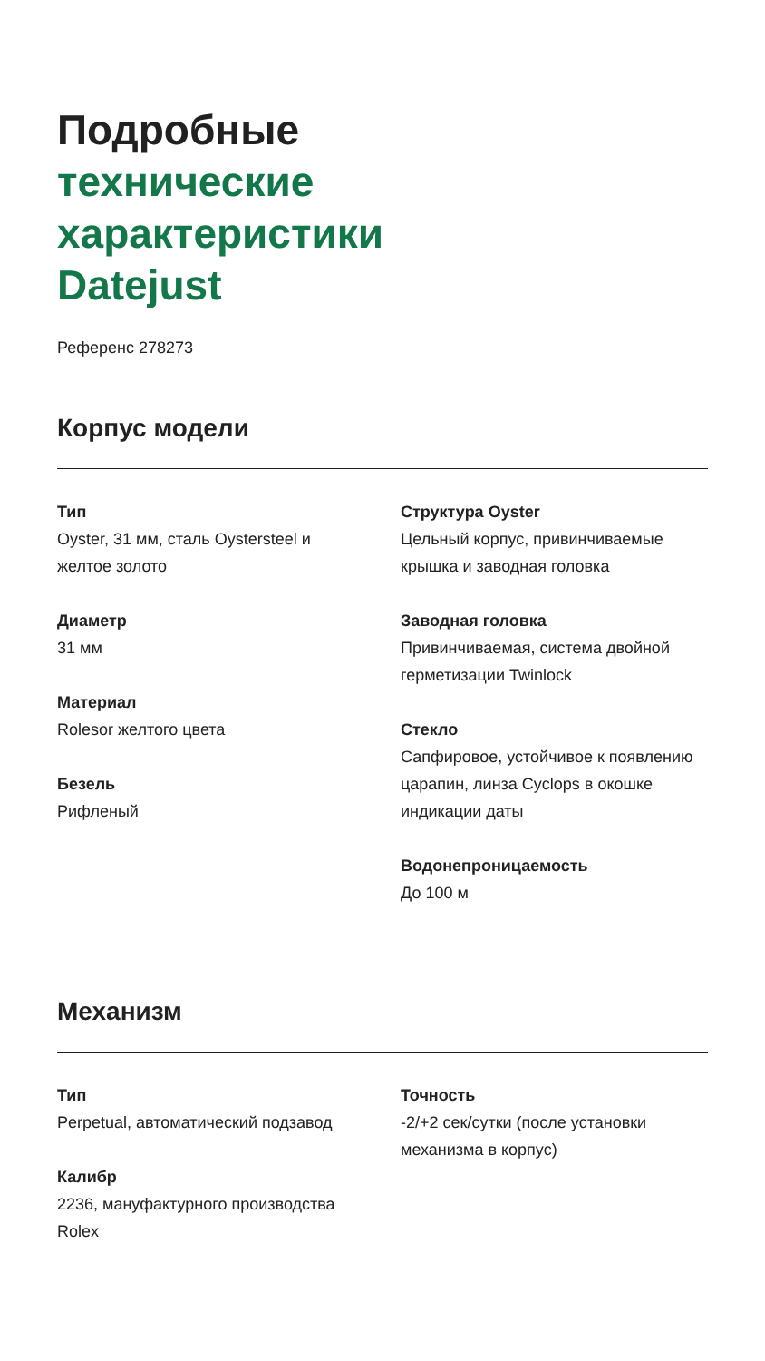Подробные
технические
характеристики
Datejust
Референс 278273
Корпус модели
Тип
Oyster, 31 мм, сталь Oystersteel и желтое золото
Диаметр
31 мм
Материал
Rolesor желтого цвета
Безель
Рифленый
Структура Oyster
Цельный корпус, привинчиваемые крышка и заводная головка
Заводная головка
Привинчиваемая, система двойной герметизации Twinlock
Стекло
Сапфировое, устойчивое к появлению царапин, линза Cyclops в окошке индикации даты
Водонепроницаемость
До 100 м
Механизм
Тип
Perpetual, автоматический подзавод
Калибр
2236, мануфактурного производства Rolex
Точность
-2/+2 сек/сутки (после установки механизма в корпус)